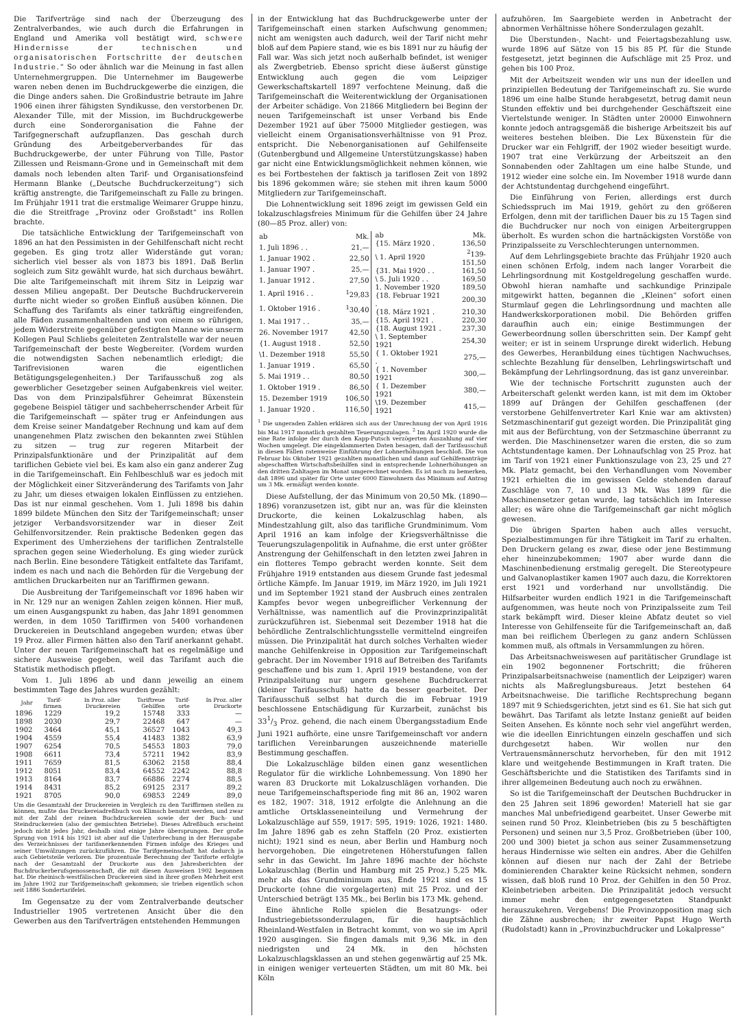Die Tarifverträge sind nach der Überzeugung des Zentralverbandes, wie auch durch die Erfahrungen in England und Amerika voll bestätigt wird, schwere Hindernisse der technischen und organisatorischen Fortschritte der deutschen Industrie.“ So oder ähnlich war die Meinung in fast allen Unternehmergruppen. Die Unternehmer im Baugewerbe waren neben denen im Buchdruckgewerbe die einzigen, die die Dinge anders sahen. Die Großindustrie betraute im Jahre 1906 einen ihrer fähigsten Syndikusse, den verstorbenen Dr. Alexander Tille, mit der Mission, im Buchdruckgewerbe durch eine Sonderorganisation die Fahne der Tarifgegnerschaft aufzupflanzen. Das geschah durch Gründung des Arbeitgeberverbandes für das Buchdruckgewerbe, der unter Führung von Tille, Pastor Zillessen und Reismann-Grone und in Gemeinschaft mit dem damals noch lebenden alten Tarif- und Organisationsfeind Hermann Blanke („Deutsche Buchdruckerzeitung“) sich kräftig anstrengte, die Tarifgemeinschaft zu Falle zu bringen. Im Frühjahr 1911 trat die erstmalige Weimarer Gruppe hinzu, die die Streitfrage „Provinz oder Großstadt“ ins Rollen brachte.
Die tatsächliche Entwicklung der Tarifgemeinschaft von 1896 an hat den Pessimisten in der Gehilfenschaft nicht recht gegeben. Es ging trotz aller Widerstände gut voran; sicherlich viel besser als von 1873 bis 1891. Daß Berlin sogleich zum Sitz gewählt wurde, hat sich durchaus bewährt. Die alte Tarifgemeinschaft mit ihrem Sitz in Leipzig war dessen Milieu angepaßt. Der Deutsche Buchdruckerverein durfte nicht wieder so großen Einfluß ausüben können. Die Schaffung des Tarifamts als einer tatkräftig eingreifenden, alle Fäden zusammenhaltenden und von einem so rührigen, jedem Widerstreite gegenüber gefestigten Manne wie unserm Kollegen Paul Schliebs geleiteten Zentralstelle war der neuen Tarifgemeinschaft der beste Wegbereiter. (Vordem wurden die notwendigsten Sachen nebenamtlich erledigt; die Tarifrevisionen waren die eigentlichen Betätigungsgelegenheiten.) Der Tarifausschuß zog als gewerblicher Gesetzgeber seinen Aufgabenkreis viel weiter. Das von dem Prinzipalsführer Geheimrat Büxenstein gegebene Beispiel tätiger und sachbeherrschender Arbeit für die Tarifgemeinschaft — später trug er Anfeindungen aus dem Kreise seiner Mandatgeber Rechnung und kam auf dem unangenehmen Platz zwischen den bekannten zwei Stühlen zu sitzen — trug zur regeren Mitarbeit der Prinzipalsfunktionäre und der Prinzipalität auf dem tariflichen Gebiete viel bei. Es kam also ein ganz anderer Zug in die Tarifgemeinschaft. Ein Fehlbeschluß war es jedoch mit der Möglichkeit einer Sitzveränderung des Tarifamts von Jahr zu Jahr, um dieses etwaigen lokalen Einflüssen zu entziehen. Das ist nur einmal geschehen. Vom 1. Juli 1898 bis dahin 1899 bildete München den Sitz der Tarifgemeinschaft; unser jetziger Verbandsvorsitzender war in dieser Zeit Gehilfenvorsitzender. Rein praktische Bedenken gegen das Experiment des Umherziehens der tariflichen Zentralstelle sprachen gegen seine Wiederholung. Es ging wieder zurück nach Berlin. Eine besondere Tätigkeit entfaltete das Tarifamt, indem es nach und nach die Behörden für die Vergebung der amtlichen Druckarbeiten nur an Tariffirmen gewann.
Die Ausbreitung der Tarifgemeinschaft vor 1896 haben wir in Nr. 129 nur an wenigen Zahlen zeigen können. Hier muß, um einen Ausgangspunkt zu haben, das Jahr 1891 genommen werden, in dem 1050 Tariffirmen von 5400 vorhandenen Druckereien in Deutschland angegeben wurden; etwas über 19 Proz. aller Firmen hätten also den Tarif anerkannt gehabt. Unter der neuen Tarifgemeinschaft hat es regelmäßige und sichere Ausweise gegeben, weil das Tarifamt auch die Statistik methodisch pflegt.
Vom 1. Juli 1896 ab und dann jeweilig an einem bestimmten Tage des Jahres wurden gezählt:
| Jahr | Tarif-firmen | In Proz. aller Druckereien | Tariftreue Gehilfen | Tarif-orte | In Proz. aller Druckorte |
| --- | --- | --- | --- | --- | --- |
| 1896 | 1229 | 19,2 | 15748 | 333 | — |
| 1898 | 2030 | 29,7 | 22468 | 647 | — |
| 1902 | 3464 | 45,1 | 36527 | 1043 | 49,3 |
| 1904 | 4559 | 55,4 | 41483 | 1382 | 63,9 |
| 1907 | 6254 | 70,5 | 54553 | 1803 | 79,0 |
| 1908 | 6611 | 73,4 | 57211 | 1942 | 83,9 |
| 1911 | 7659 | 81,5 | 63062 | 2158 | 88,4 |
| 1912 | 8051 | 83,4 | 64552 | 2242 | 88,8 |
| 1913 | 8164 | 83,7 | 66886 | 2274 | 88,5 |
| 1914 | 8431 | 85,2 | 69125 | 2317 | 89,2 |
| 1921 | 8705 | 90,0 | 69853 | 2249 | 89,0 |
Um die Gesamtzahl der Druckereien in Vergleich zu den Tariffirmen stellen zu können, mußte das Druckereiadreßbuch von Klimsch benutzt werden, und zwar mit der Zahl der reinen Buchdruckereien sowie der der Buch- und Steindruckereien (also der gemischten Betriebe). Dieses Adreßbuch erscheint jedoch nicht jedes Jahr, deshalb sind einige Jahre übersprungen. Der große Sprung von 1914 bis 1921 ist aber auf die Unterbrechung in der Herausgabe des Verzeichnisses der tarifanerkennenden Firmen infolge des Krieges und seiner Umwälzungen zurückzuführen. Die Tarifgemeinschaft hat dadurch ja auch Gebietsteile verloren. Die prozentuale Berechnung der Tariforte erfolgte nach der Gesamtzahl der Druckorte aus den Jahresberichten der Buchdruckerberufsgenossenschaft, die mit diesen Ausweisen 1902 begonnen hat. Die rheinisch-westfälischen Druckereien sind in ihrer großen Mehrheit erst im Jahre 1902 zur Tarifgemeinschaft gekommen; sie trieben eigentlich schon seit 1886 Sondertarifelei.
Im Gegensatze zu der vom Zentralverbande deutscher Industrieller 1905 vertretenen Ansicht über die den Gewerben aus den Tarifverträgen entstehenden Hemmungen
in der Entwicklung hat das Buchdruckgewerbe unter der Tarifgemeinschaft einen starken Aufschwung genommen; nicht am wenigsten auch dadurch, weil der Tarif nicht mehr bloß auf dem Papiere stand, wie es bis 1891 nur zu häufig der Fall war. Was sich jetzt noch außerhalb befindet, ist weniger als Zwergbetrieb. Ebenso spricht diese äußerst günstige Entwicklung auch gegen die vom Leipziger Gewerkschaftskartell 1897 verfochtene Meinung, daß die Tarifgemeinschaft die Weiterentwicklung der Organisationen der Arbeiter schädige. Von 21866 Mitgliedern bei Beginn der neuen Tarifgemeinschaft ist unser Verband bis Ende Dezember 1921 auf über 75000 Mitglieder gestiegen, was vielleicht einem Organisationsverhältnisse von 91 Proz. entspricht. Die Nebenorganisationen auf Gehilfenseite (Gutenbergbund und Allgemeine Unterstützungskasse) haben gar nicht eine Entwicklungsmöglichkeit nehmen können, wie es bei Fortbestehen der faktisch ja tariflosen Zeit von 1892 bis 1896 gekommen wäre; sie stehen mit ihren kaum 5000 Mitgliedern zur Tarifgemeinschaft.
Die Lohnentwicklung seit 1896 zeigt im gewissen Geld ein lokalzuschlagsfreies Minimum für die Gehilfen über 24 Jahre (80—85 Proz. aller) von:
| ab | Mk. |
| 1. Juli 1896 . . | 21,— |
| 1. Januar 1902 . | 22,50 |
| 1. Januar 1907 . | 25,— |
| 1. Januar 1912 . | 27,50 |
| 1. April 1916 . . | <sup>1</sup> 29,83 |
| 1. Oktober 1916 . | <sup>1</sup> 30,40 |
| 1. Mai 1917 . . | 35,— |
| 26. November 1917 | 42,50 |
| {1. August 1918 . | 52,50 |
| \1. Dezember 1918 | 55,50 |
| 1. Januar 1919 . | 65,50 |
| 5. Mai 1919 . . | 80,50 |
| 1. Oktober 1919 . | 86,50 |
| 15. Dezember 1919 | 106,50 |
| 1. Januar 1920 . | 116,50 |
| ab | Mk. |
| {15. März 1920 . | 136,50 |
| \ 1. April 1920 | <sup>2</sup> 139-151,50 |
| {31. Mai 1920 . . | 161,50 |
| \ 5. Juli 1920 . . | 169,50 |
| 1. November 1920 | 189,50 |
| {18. Februar 1921 . | 200,30 |
| {18. März 1921 . | 210,30 |
| {15. April 1921 . | 220,30 |
| {18. August 1921 . | 237,30 |
| \ 1. September 1921 | 254,30 |
| { 1. Oktober 1921 . | 275,— |
| { 1. November 1921 | 300,— |
| { 1. Dezember 1921 | 380,— |
| \19. Dezember 1921 | 415,— |
<sup>1</sup> Die ungeraden Zahlen erklären sich aus der Umrechnung der von April 1916 bis Mai 1917 monatlich gezahlten Teuerungszulagen. <sup>2</sup> Im April 1920 wurde die eine Rate infolge der durch den Kapp-Putsch verzögerten Auszahlung auf vier Wochen umgelegt. Die eingeklammerten Daten besagen, daß der Tarifausschuß in diesen Fällen ratenweise Einführung der Lohnerhöhungen beschloß. Die von Februar bis Oktober 1921 gezahlten monatlichen und dann auf Gehilfenanträge abgeschafften Wirtschaftsbeihilfen sind in entsprechende Lohnerhöhungen an den dritten Zahltagen im Monat umgerechnet worden. Es ist noch zu bemerken, daß 1896 und später für Orte unter 6000 Einwohnern das Minimum auf Antrag um 3 Mk. ermäßigt werden konnte.
Diese Aufstellung, der das Minimum von 20,50 Mk. (1890—1896) voranzusetzen ist, gibt nur an, was für die kleinsten Druckorte, die keinen Lokalzuschlag haben, als Mindestzahlung gilt, also das tarifliche Grundminimum. Vom April 1916 an kam infolge der Kriegsverhältnisse die Teuerungszulagenpolitik in Aufnahme, die erst unter größter Anstrengung der Gehilfenschaft in den letzten zwei Jahren in ein flotteres Tempo gebracht werden konnte. Seit dem Frühjahre 1919 entstanden aus diesem Grunde fast jedesmal örtliche Kämpfe. Im Januar 1919, im März 1920, im Juli 1921 und im September 1921 stand der Ausbruch eines zentralen Kampfes bevor wegen unbegreiflicher Verkennung der Verhältnisse, was namentlich auf die Provinzprinzipalität zurückzuführen ist. Siebenmal seit Dezember 1918 hat die behördliche Zentralschlichtungsstelle vermittelnd eingreifen müssen. Die Prinzipalität hat durch solches Verhalten wieder manche Gehilfenkreise in Opposition zur Tarifgemeinschaft gebracht. Der im November 1918 auf Betreiben des Tarifamts geschaffene und bis zum 1. April 1919 bestandene, von der Prinzipalsleitung nur ungern gesehene Buchdruckerrat (kleiner Tarifausschuß) hatte da besser gearbeitet. Der Tarifausschuß selbst hat durch die im Februar 1919 beschlossene Entschädigung für Kurzarbeit, zunächst bis 331/3 Proz. gehend, die nach einem Übergangsstadium Ende Juni 1921 aufhörte, eine unsre Tarifgemeinschaft vor andern tariflichen Vereinbarungen auszeichnende materielle Bestimmung geschaffen.
Die Lokalzuschläge bilden einen ganz wesentlichen Regulator für die wirkliche Lohnbemessung. Von 1890 her waren 83 Druckorte mit Lokalzuschlägen vorhanden. Die neue Tarifgemeinschaftsperiode fing mit 86 an, 1902 waren es 182, 1907: 318, 1912 erfolgte die Anlehnung an die amtliche Ortsklasseneinteilung und Vermehrung der Lokalzuschläge auf 559, 1917: 595, 1919: 1026, 1921: 1480. Im Jahre 1896 gab es zehn Staffeln (20 Proz. existierten nicht); 1921 sind es neun, aber Berlin und Hamburg noch hervorgehoben. Die eingetretenen Höherstufungen fallen sehr in das Gewicht. Im Jahre 1896 machte der höchste Lokalzuschlag (Berlin und Hamburg mit 25 Proz.) 5,25 Mk. mehr als das Grundminimum aus, Ende 1921 sind es 15 Druckorte (ohne die vorgelagerten) mit 25 Proz. und der Unterschied beträgt 135 Mk., bei Berlin bis 173 Mk. gehend.
Eine ähnliche Rolle spielen die Besatzungs- oder Industriegebietssonderzulagen, für die hauptsächlich Rheinland-Westfalen in Betracht kommt, von wo sie im April 1920 ausgingen. Sie fingen damals mit 9,36 Mk. in den niedrigsten und 24 Mk. in den höchsten Lokalzuschlagsklassen an und stehen gegenwärtig auf 25 Mk. in einigen weniger verteuerten Städten, um mit 80 Mk. bei Köln
aufzuhören. Im Saargebiete werden in Anbetracht der abnormen Verhältnisse höhere Sonderzulagen gezahlt.
Die Überstunden-, Nacht- und Feiertagsbezahlung usw. wurde 1896 auf Sätze von 15 bis 85 Pf. für die Stunde festgesetzt, jetzt beginnen die Aufschläge mit 25 Proz. und gehen bis 100 Proz.
Mit der Arbeitszeit wenden wir uns nun der ideellen und prinzipiellen Bedeutung der Tarifgemeinschaft zu. Sie wurde 1896 um eine halbe Stunde herabgesetzt, betrug damit neun Stunden effektiv und bei durchgehender Geschäftszeit eine Viertelstunde weniger. In Städten unter 20000 Einwohnern konnte jedoch antragsgemäß die bisherige Arbeitszeit bis auf weiteres bestehen bleiben. Die Lex Büxenstein für die Drucker war ein Fehlgriff, der 1902 wieder beseitigt wurde. 1907 trat eine Verkürzung der Arbeitszeit an den Sonnabenden oder Zahltagen um eine halbe Stunde, und 1912 wieder eine solche ein. Im November 1918 wurde dann der Achtstundentag durchgehend eingeführt.
Die Einführung von Ferien, allerdings erst durch Schiedsspruch im Mai 1919, gehört zu den größeren Erfolgen, denn mit der tariflichen Dauer bis zu 15 Tagen sind die Buchdrucker nur noch von einigen Arbeitergruppen überholt. Es wurden schon die hartnäckigsten Vorstöße von Prinzipalsseite zu Verschlechterungen unternommen.
Auf dem Lehrlingsgebiete brachte das Frühjahr 1920 auch einen schönen Erfolg, indem nach langer Vorarbeit die Lehrlingsordnung mit Kostgeldregelung geschaffen wurde. Obwohl hieran namhafte und sachkundige Prinzipale mitgewirkt hatten, begannen die „Kleinen“ sofort einen Sturmlauf gegen die Lehrlingsordnung und machten alle Handwerkskorporationen mobil. Die Behörden griffen daraufhin auch ein; einige Bestimmungen der Gewerbeordnung sollen überschritten sein. Der Kampf geht weiter; er ist in seinem Ursprunge direkt widerlich. Hebung des Gewerbes, Heranbildung eines tüchtigen Nachwuchses, schlechte Bezahlung für denselben, Lehrlingswirtschaft und Bekämpfung der Lehrlingsordnung, das ist ganz unvereinbar.
Wie der technische Fortschritt zugunsten auch der Arbeiterschaft gelenkt werden kann, ist mit dem im Oktober 1899 auf Drängen der Gehilfen geschaffenen (der verstorbene Gehilfenvertreter Karl Knie war am aktivsten) Setzmaschinentarif gut gezeigt worden. Die Prinzipalität ging mit aus der Befürchtung, von der Setzmaschine überrannt zu werden. Die Maschinensetzer waren die ersten, die so zum Achtstundentage kamen. Der Lohnaufschlag von 25 Proz. hat im Tarif von 1921 einer Funktionszulage von 23, 25 und 27 Mk. Platz gemacht, bei den Verhandlungen vom November 1921 erhielten die im gewissen Gelde stehenden darauf Zuschläge von 7, 10 und 13 Mk. Was 1899 für die Maschinensetzer getan wurde, lag tatsächlich im Interesse aller; es wäre ohne die Tarifgemeinschaft gar nicht möglich gewesen.
Die übrigen Sparten haben auch alles versucht, Spezialbestimmungen für ihre Tätigkeit im Tarif zu erhalten. Den Druckern gelang es zwar, diese oder jene Bestimmung eher hineinzubekommen; 1907 aber wurde dann die Maschinenbedienung erstmalig geregelt. Die Stereotypeure und Galvanoplastiker kamen 1907 auch dazu, die Korrektoren erst 1921 und vorderhand nur unvollständig. Die Hilfsarbeiter wurden endlich 1921 in die Tarifgemeinschaft aufgenommen, was heute noch von Prinzipalsseite zum Teil stark bekämpft wird. Dieser kleine Abfatz deutet so viel Interesse von Gehilfenseite für die Tarifgemeinschaft an, daß man bei reiflichem Überlegen zu ganz andern Schlüssen kommen muß, als oftmals in Versammlungen zu hören.
Das Arbeitsnachweiswesen auf paritätischer Grundlage ist ein 1902 begonnener Fortschritt; die früheren Prinzipalsarbeitsnachweise (namentlich der Leipziger) waren nichts als Maßreglungsbureaus. Jetzt bestehen 64 Arbeitsnachweise. Die tarifliche Rechtsprechung begann 1897 mit 9 Schiedsgerichten, jetzt sind es 61. Sie hat sich gut bewährt. Das Tarifamt als letzte Instanz genießt auf beiden Seiten Ansehen. Es könnte noch sehr viel angeführt werden, wie die ideellen Einrichtungen einzeln geschaffen und sich durchgesetzt haben. Wir wollen nur den Vertrauensmännerschutz hervorheben, für den mit 1912 klare und weitgehende Bestimmungen in Kraft traten. Die Geschäftsberichte und die Statistiken des Tarifamts sind in ihrer allgemeinen Bedeutung auch noch zu erwähnen.
So ist die Tarifgemeinschaft der Deutschen Buchdrucker in den 25 Jahren seit 1896 geworden! Materiell hat sie gar manches Mal unbefriedigend gearbeitet. Unser Gewerbe mit seinen rund 50 Proz. Kleinbetrieben (bis zu 5 beschäftigten Personen) und seinen nur 3,5 Proz. Großbetrieben (über 100, 200 und 300) bietet ja schon aus seiner Zusammensetzung heraus Hindernisse wie selten ein andres. Aber die Gehilfen können auf diesen nur nach der Zahl der Betriebe dominierenden Charakter keine Rücksicht nehmen, sondern wissen, daß bloß rund 10 Proz. der Gehilfen in den 50 Proz. Kleinbetrieben arbeiten. Die Prinzipalität jedoch versucht immer mehr den entgegengesetzten Standpunkt herauszukehren. Vergebens! Die Provinzopposition mag sich die Zähne ausbrechen; ihr zweiter Papst Hugo Werth (Rudolstadt) kann in „Provinzbuchdrucker und Lokalpresse“